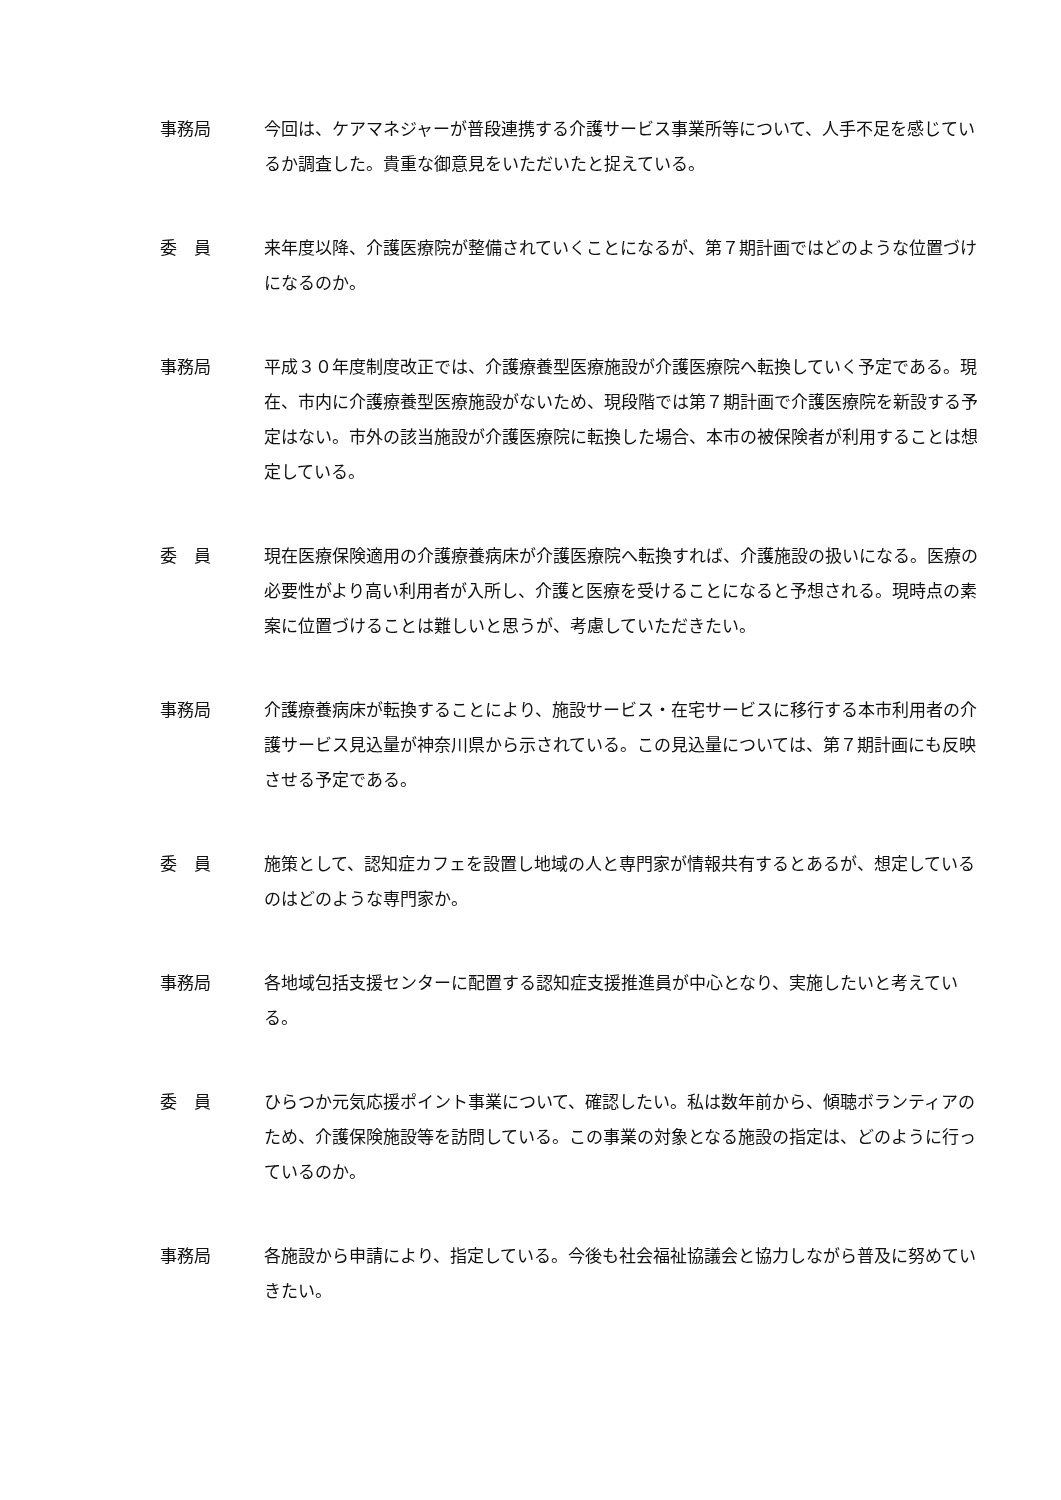事務局 今回は、ケアマネジャーが普段連携する介護サービス事業所等について、人手不足を感じているか調査した。貴重な御意見をいただいたと捉えている。
委　員 来年度以降、介護医療院が整備されていくことになるが、第７期計画ではどのような位置づけになるのか。
事務局 平成３０年度制度改正では、介護療養型医療施設が介護医療院へ転換していく予定である。現在、市内に介護療養型医療施設がないため、現段階では第７期計画で介護医療院を新設する予定はない。市外の該当施設が介護医療院に転換した場合、本市の被保険者が利用することは想定している。
委　員 現在医療保険適用の介護療養病床が介護医療院へ転換すれば、介護施設の扱いになる。医療の必要性がより高い利用者が入所し、介護と医療を受けることになると予想される。現時点の素案に位置づけることは難しいと思うが、考慮していただきたい。
事務局 介護療養病床が転換することにより、施設サービス・在宅サービスに移行する本市利用者の介護サービス見込量が神奈川県から示されている。この見込量については、第７期計画にも反映させる予定である。
委　員 施策として、認知症カフェを設置し地域の人と専門家が情報共有するとあるが、想定しているのはどのような専門家か。
事務局 各地域包括支援センターに配置する認知症支援推進員が中心となり、実施したいと考えている。
委　員 ひらつか元気応援ポイント事業について、確認したい。私は数年前から、傾聴ボランティアのため、介護保険施設等を訪問している。この事業の対象となる施設の指定は、どのように行っているのか。
事務局 各施設から申請により、指定している。今後も社会福祉協議会と協力しながら普及に努めていきたい。